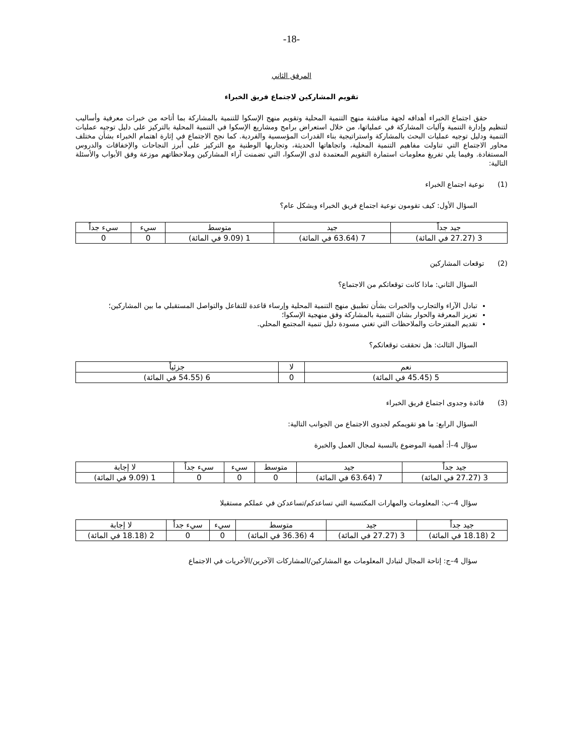-18-
المرفق الثاني
تقويم المشاركين لاجتماع فريق الخبراء
حقق اجتماع الخبراء أهدافه لجهة مناقشة منهج التنمية المحلية وتقويم منهج الإسكوا للتنمية بالمشاركة بما أتاحه من خبرات معرفية وأساليب لتنظيم وإدارة التنمية وآليات المشاركة في عملياتها، من خلال استعراض برامج ومشاريع الإسكوا في التنمية المحلية بالتركيز على دليل توجيه عمليات التنمية ودليل توجيه عمليات البحث بالمشاركة واستراتيجية بناء القدرات المؤسسية والفردية. كما نجح الاجتماع في إثارة اهتمام الخبراء بشأن مختلف محاور الاجتماع التي تناولت مفاهيم التنمية المحلية، واتجاهاتها الحديثة، وتجاربها الوطنية مع التركيز على أبرز النجاحات والإخفاقات والدروس المستفادة. وفيما يلي تفريغ معلومات استمارة التقويم المعتمدة لدى الإسكوا، التي تضمنت آراء المشاركين وملاحظاتهم موزعة وفق الأبواب والأسئلة التالية:
(1) نوعية اجتماع الخبراء
السؤال الأول: كيف تقومون نوعية اجتماع فريق الخبراء وبشكل عام؟
| جيد جداً | جيد | متوسط | سيء | سيء جداً |
| --- | --- | --- | --- | --- |
| 3 (27.27 في المائة) | 7 (63.64 في المائة) | 1 (9.09 في المائة) | 0 | 0 |
(2) توقعات المشاركين
السؤال الثاني: ماذا كانت توقعاتكم من الاجتماع؟
تبادل الآراء والتجارب والخبرات بشأن تطبيق منهج التنمية المحلية وإرساء قاعدة للتفاعل والتواصل المستقبلي ما بين المشاركين؛
تعزيز المعرفة والحوار بشان التنمية بالمشاركة وفق منهجية الإسكوا؛
تقديم المقترحات والملاحظات التي تغني مسودة دليل تنمية المجتمع المحلي.
السؤال الثالث: هل تحققت توقعاتكم؟
| نعم | لا | جزئياً |
| --- | --- | --- |
| 5 (45.45 في المائة) | 0 | 6 (54.55 في المائة) |
(3) فائدة وجدوى اجتماع فريق الخبراء
السؤال الرابع: ما هو تقويمكم لجدوى الاجتماع من الجوانب التالية:
سؤال 4–أ: أهمية الموضوع بالنسبة لمجال العمل والخبرة
| جيد جداً | جيد | متوسط | سيء | سيء جداً | لا إجابة |
| --- | --- | --- | --- | --- | --- |
| 3 (27.27 في المائة) | 7 (63.64 في المائة) | 0 | 0 | 0 | 1 (9.09 في المائة) |
سؤال 4–ب: المعلومات والمهارات المكتسبة التي تساعدكم/تساعدكن في عملكم مستقبلا
| جيد جداً | جيد | متوسط | سيء | سيء جداً | لا إجابة |
| --- | --- | --- | --- | --- | --- |
| 2 (18.18 في المائة) | 3 (27.27 في المائة) | 4 (36.36 في المائة) | 0 | 0 | 2 (18.18 في المائة) |
سؤال 4–ج: إتاحة المجال لتبادل المعلومات مع المشاركين/المشاركات الآخرين/الأخريات في الاجتماع